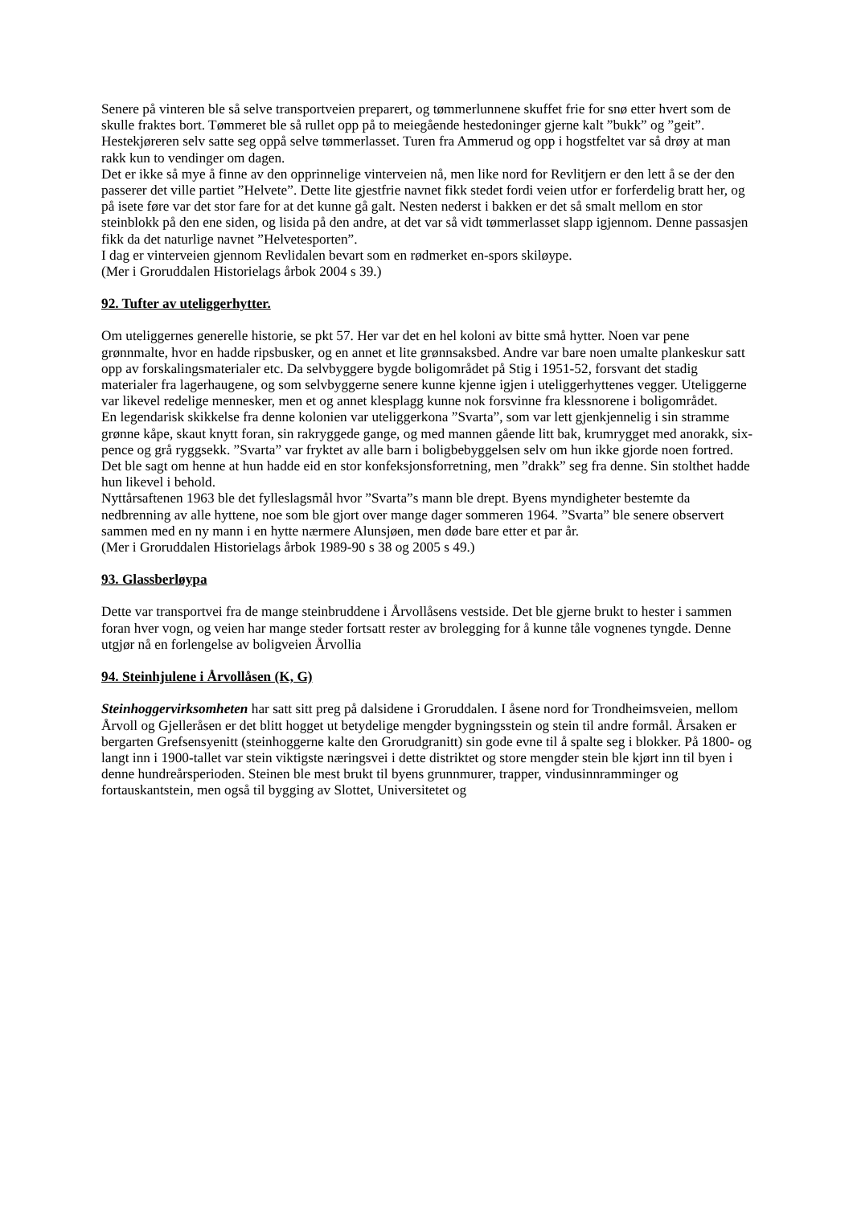Senere på vinteren ble så selve transportveien preparert, og tømmerlunnene skuffet frie for snø etter hvert som de skulle fraktes bort. Tømmeret ble så rullet opp på to meiegående hestedoninger gjerne kalt ”bukk” og ”geit”. Hestekjøreren selv satte seg oppå selve tømmerlasset. Turen fra Ammerud og opp i hogstfeltet var så drøy at man rakk kun to vendinger om dagen.
Det er ikke så mye å finne av den opprinnelige vinterveien nå, men like nord for Revlitjern er den lett å se der den passerer det ville partiet ”Helvete”. Dette lite gjestfrie navnet fikk stedet fordi veien utfor er forferdelig bratt her, og på isete føre var det stor fare for at det kunne gå galt. Nesten nederst i bakken er det så smalt mellom en stor steinblokk på den ene siden, og lisida på den andre, at det var så vidt tømmerlasset slapp igjennom. Denne passasjen fikk da det naturlige navnet ”Helvetesporten”.
I dag er vinterveien gjennom Revlidalen bevart som en rødmerket en-spors skiløype.
(Mer i Groruddalen Historielags årbok 2004 s 39.)
92. Tufter av uteliggerhytter.
Om uteliggernes generelle historie, se pkt 57. Her var det en hel koloni av bitte små hytter. Noen var pene grønnmalte, hvor en hadde ripsbusker, og en annet et lite grønnsaksbed. Andre var bare noen umalte plankeskur satt opp av forskalingsmaterialer etc. Da selvbyggere bygde boligområdet på Stig i 1951-52, forsvant det stadig materialer fra lagerhaugene, og som selvbyggerne senere kunne kjenne igjen i uteliggerhyttenes vegger. Uteliggerne var likevel redelige mennesker, men et og annet klesplagg kunne nok forsvinne fra klessnorene i boligområdet.
En legendarisk skikkelse fra denne kolonien var uteliggerkona ”Svarta”, som var lett gjenkjennelig i sin stramme grønne kåpe, skaut knytt foran, sin rakryggede gange, og med mannen gående litt bak, krumrygget med anorakk, six-pence og grå ryggsekk. ”Svarta” var fryktet av alle barn i boligbebyggelsen selv om hun ikke gjorde noen fortred. Det ble sagt om henne at hun hadde eid en stor konfeksjonsforretning, men ”drakk” seg fra denne. Sin stolthet hadde hun likevel i behold.
Nyttårsaftenen 1963 ble det fylleslagsmål hvor ”Svarta”s mann ble drept. Byens myndigheter bestemte da nedbrenning av alle hyttene, noe som ble gjort over mange dager sommeren 1964. ”Svarta” ble senere observert sammen med en ny mann i en hytte nærmere Alunsjøen, men døde bare etter et par år.
(Mer i Groruddalen Historielags årbok 1989-90 s 38 og 2005 s 49.)
93. Glassberløypa
Dette var transportvei fra de mange steinbruddene i Årvollåsens vestside. Det ble gjerne brukt to hester i sammen foran hver vogn, og veien har mange steder fortsatt rester av brolegging for å kunne tåle vognenes tyngde. Denne utgjør nå en forlengelse av boligveien Årvollia
94. Steinhjulene i Årvollåsen (K, G)
Steinhoggervirksomheten har satt sitt preg på dalsidene i Groruddalen. I åsene nord for Trondheimsveien, mellom Årvoll og Gjelleråsen er det blitt hogget ut betydelige mengder bygningsstein og stein til andre formål. Årsaken er bergarten Grefsensyenitt (steinhoggerne kalte den Grorudgranitt) sin gode evne til å spalte seg i blokker. På 1800- og langt inn i 1900-tallet var stein viktigste næringsvei i dette distriktet og store mengder stein ble kjørt inn til byen i denne hundreårsperioden. Steinen ble mest brukt til byens grunnmurer, trapper, vindusinnramminger og fortauskantstein, men også til bygging av Slottet, Universitetet og